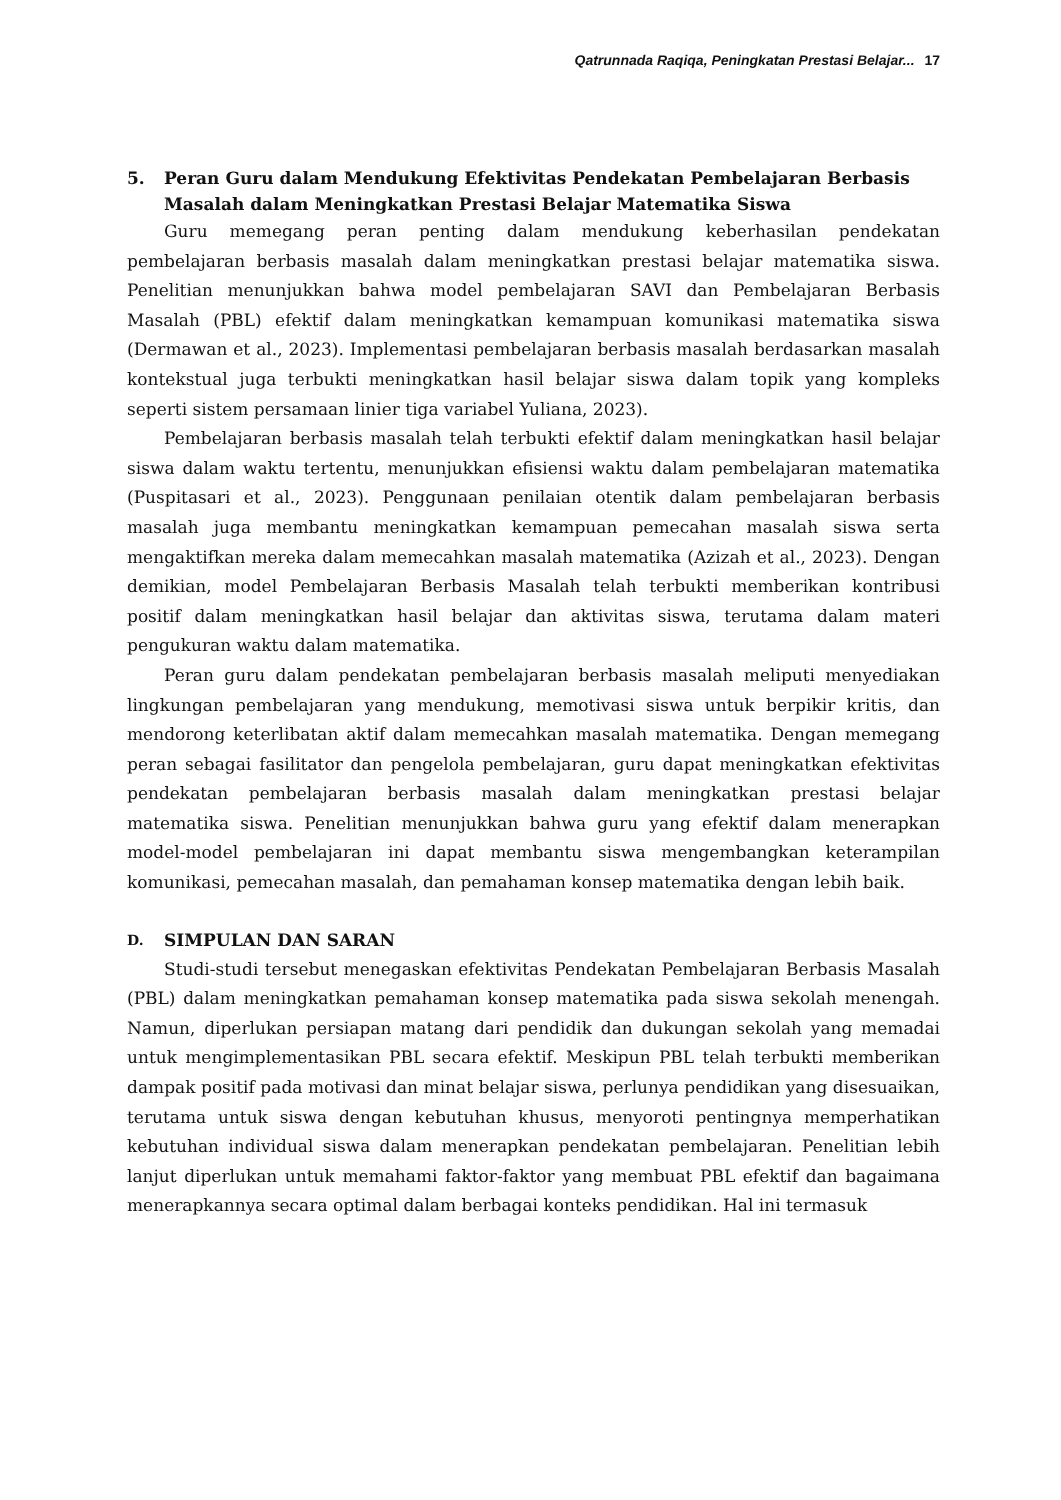Qatrunnada Raqiqa, Peningkatan Prestasi Belajar... 17
5. Peran Guru dalam Mendukung Efektivitas Pendekatan Pembelajaran Berbasis Masalah dalam Meningkatkan Prestasi Belajar Matematika Siswa
Guru memegang peran penting dalam mendukung keberhasilan pendekatan pembelajaran berbasis masalah dalam meningkatkan prestasi belajar matematika siswa. Penelitian menunjukkan bahwa model pembelajaran SAVI dan Pembelajaran Berbasis Masalah (PBL) efektif dalam meningkatkan kemampuan komunikasi matematika siswa (Dermawan et al., 2023). Implementasi pembelajaran berbasis masalah berdasarkan masalah kontekstual juga terbukti meningkatkan hasil belajar siswa dalam topik yang kompleks seperti sistem persamaan linier tiga variabel Yuliana, 2023).
Pembelajaran berbasis masalah telah terbukti efektif dalam meningkatkan hasil belajar siswa dalam waktu tertentu, menunjukkan efisiensi waktu dalam pembelajaran matematika (Puspitasari et al., 2023). Penggunaan penilaian otentik dalam pembelajaran berbasis masalah juga membantu meningkatkan kemampuan pemecahan masalah siswa serta mengaktifkan mereka dalam memecahkan masalah matematika (Azizah et al., 2023). Dengan demikian, model Pembelajaran Berbasis Masalah telah terbukti memberikan kontribusi positif dalam meningkatkan hasil belajar dan aktivitas siswa, terutama dalam materi pengukuran waktu dalam matematika.
Peran guru dalam pendekatan pembelajaran berbasis masalah meliputi menyediakan lingkungan pembelajaran yang mendukung, memotivasi siswa untuk berpikir kritis, dan mendorong keterlibatan aktif dalam memecahkan masalah matematika. Dengan memegang peran sebagai fasilitator dan pengelola pembelajaran, guru dapat meningkatkan efektivitas pendekatan pembelajaran berbasis masalah dalam meningkatkan prestasi belajar matematika siswa. Penelitian menunjukkan bahwa guru yang efektif dalam menerapkan model-model pembelajaran ini dapat membantu siswa mengembangkan keterampilan komunikasi, pemecahan masalah, dan pemahaman konsep matematika dengan lebih baik.
D. SIMPULAN DAN SARAN
Studi-studi tersebut menegaskan efektivitas Pendekatan Pembelajaran Berbasis Masalah (PBL) dalam meningkatkan pemahaman konsep matematika pada siswa sekolah menengah. Namun, diperlukan persiapan matang dari pendidik dan dukungan sekolah yang memadai untuk mengimplementasikan PBL secara efektif. Meskipun PBL telah terbukti memberikan dampak positif pada motivasi dan minat belajar siswa, perlunya pendidikan yang disesuaikan, terutama untuk siswa dengan kebutuhan khusus, menyoroti pentingnya memperhatikan kebutuhan individual siswa dalam menerapkan pendekatan pembelajaran. Penelitian lebih lanjut diperlukan untuk memahami faktor-faktor yang membuat PBL efektif dan bagaimana menerapkannya secara optimal dalam berbagai konteks pendidikan. Hal ini termasuk